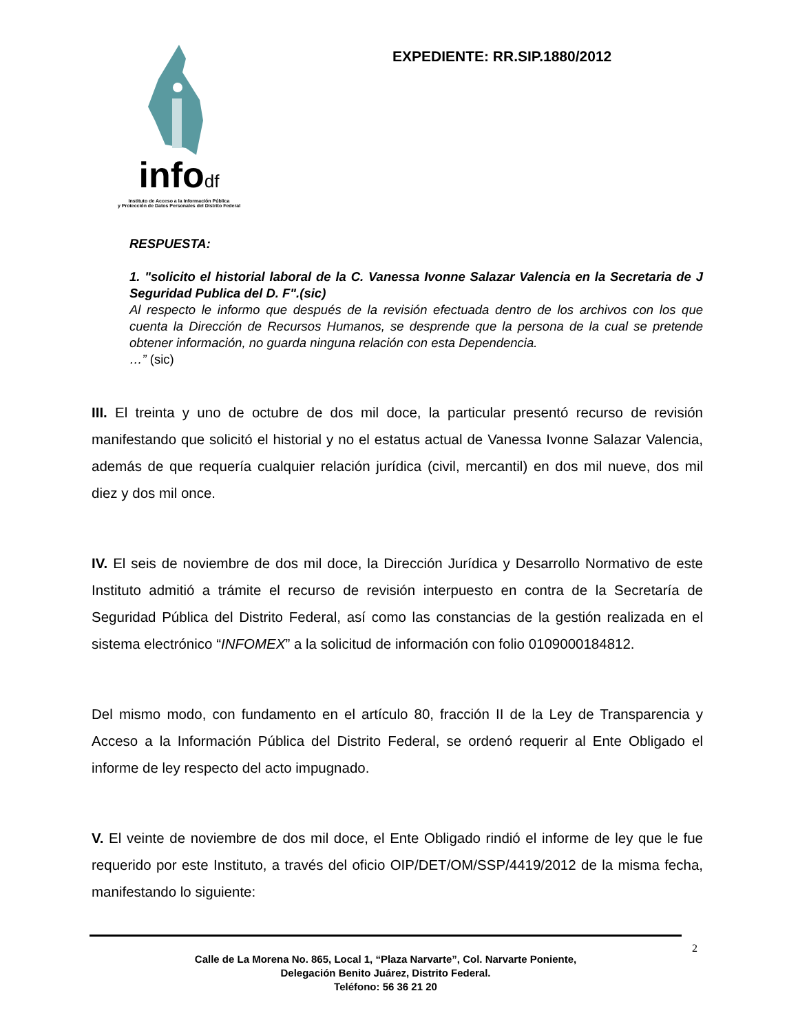infodf
Instituto de Acceso a la Información Pública
y Protección de Datos Personales del Distrito Federal
EXPEDIENTE: RR.SIP.1880/2012
RESPUESTA:
1. "solicito el historial laboral de la C. Vanessa Ivonne Salazar Valencia en la Secretaria de J Seguridad Publica del D. F".(sic)
Al respecto le informo que después de la revisión efectuada dentro de los archivos con los que cuenta la Dirección de Recursos Humanos, se desprende que la persona de la cual se pretende obtener información, no guarda ninguna relación con esta Dependencia.
…” (sic)
III. El treinta y uno de octubre de dos mil doce, la particular presentó recurso de revisión manifestando que solicitó el historial y no el estatus actual de Vanessa Ivonne Salazar Valencia, además de que requería cualquier relación jurídica (civil, mercantil) en dos mil nueve, dos mil diez y dos mil once.
IV. El seis de noviembre de dos mil doce, la Dirección Jurídica y Desarrollo Normativo de este Instituto admitió a trámite el recurso de revisión interpuesto en contra de la Secretaría de Seguridad Pública del Distrito Federal, así como las constancias de la gestión realizada en el sistema electrónico “INFOMEX” a la solicitud de información con folio 0109000184812.
Del mismo modo, con fundamento en el artículo 80, fracción II de la Ley de Transparencia y Acceso a la Información Pública del Distrito Federal, se ordenó requerir al Ente Obligado el informe de ley respecto del acto impugnado.
V. El veinte de noviembre de dos mil doce, el Ente Obligado rindió el informe de ley que le fue requerido por este Instituto, a través del oficio OIP/DET/OM/SSP/4419/2012 de la misma fecha, manifestando lo siguiente:
2
Calle de La Morena No. 865, Local 1, “Plaza Narvarte”, Col. Narvarte Poniente,
Delegación Benito Juárez, Distrito Federal.
Teléfono: 56 36 21 20